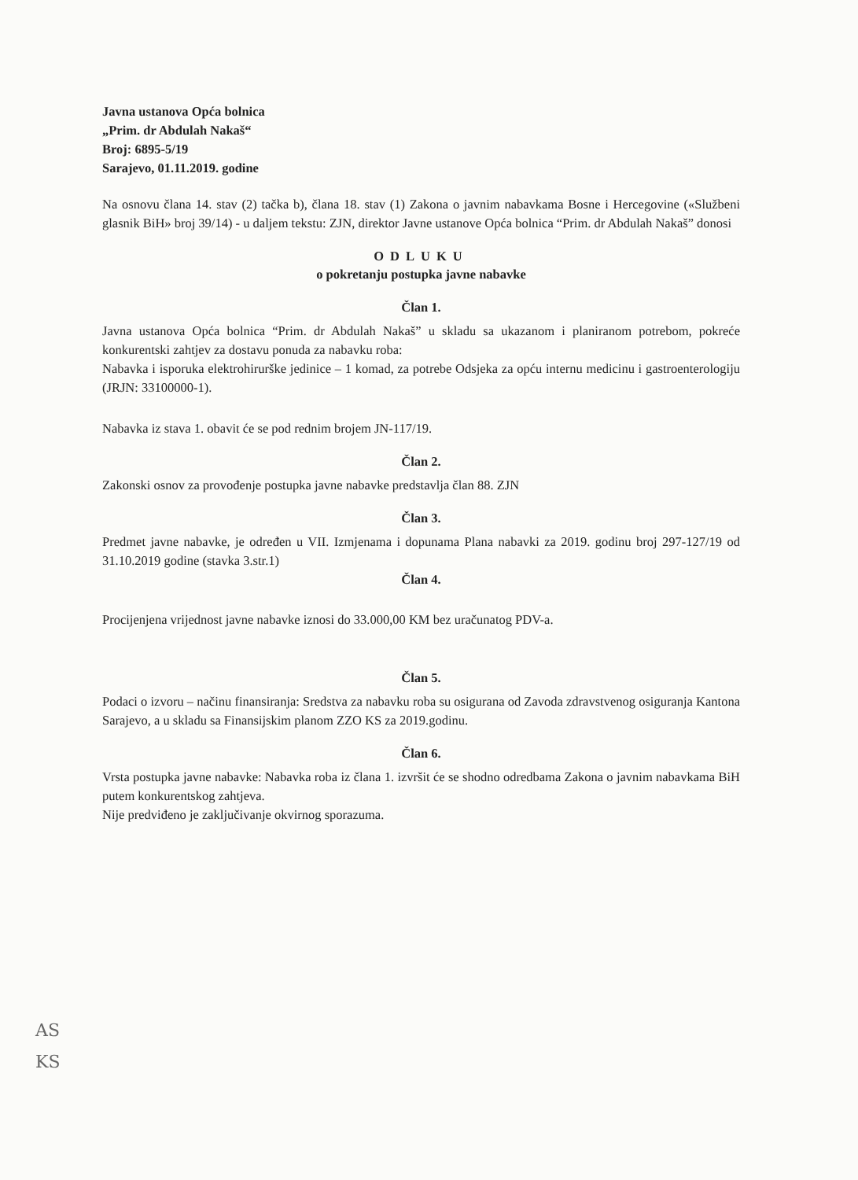Javna ustanova Opća bolnica
„Prim. dr Abdulah Nakaš“
Broj: 6895-5/19
Sarajevo, 01.11.2019. godine
Na osnovu člana 14. stav (2) tačka b), člana 18. stav (1) Zakona o javnim nabavkama Bosne i Hercegovine («Službeni glasnik BiH» broj 39/14) - u daljem tekstu: ZJN, direktor Javne ustanove Opća bolnica “Prim. dr Abdulah Nakaš” donosi
ODLUKU
o pokretanju postupka javne nabavke
Član 1.
Javna ustanova Opća bolnica “Prim. dr Abdulah Nakaš” u skladu sa ukazanom i planiranom potrebom, pokreće konkurentski zahtjev za dostavu ponuda za nabavku roba:
Nabavka i isporuka elektrohirurške jedinice – 1 komad, za potrebe Odsjeka za opću internu medicinu i gastroenterologiju (JRJN: 33100000-1).
Nabavka iz stava 1. obavit će se pod rednim brojem JN-117/19.
Član 2.
Zakonski osnov za provođenje postupka javne nabavke predstavlja član 88. ZJN
Član 3.
Predmet javne nabavke, je određen u VII. Izmjenama i dopunama Plana nabavki za 2019. godinu broj 297-127/19 od 31.10.2019 godine (stavka 3.str.1)
Član 4.
Procijenjena vrijednost javne nabavke iznosi do 33.000,00 KM bez uračunatog PDV-a.
Član 5.
Podaci o izvoru – načinu finansiranja: Sredstva za nabavku roba su osigurana od Zavoda zdravstvenog osiguranja Kantona Sarajevo, a u skladu sa Finansijskim planom ZZO KS za 2019.godinu.
Član 6.
Vrsta postupka javne nabavke: Nabavka roba iz člana 1. izvršit će se shodno odredbama Zakona o javnim nabavkama BiH putem konkurentskog zahtjeva.
Nije predviđeno je zaključivanje okvirnog sporazuma.
AS
KS